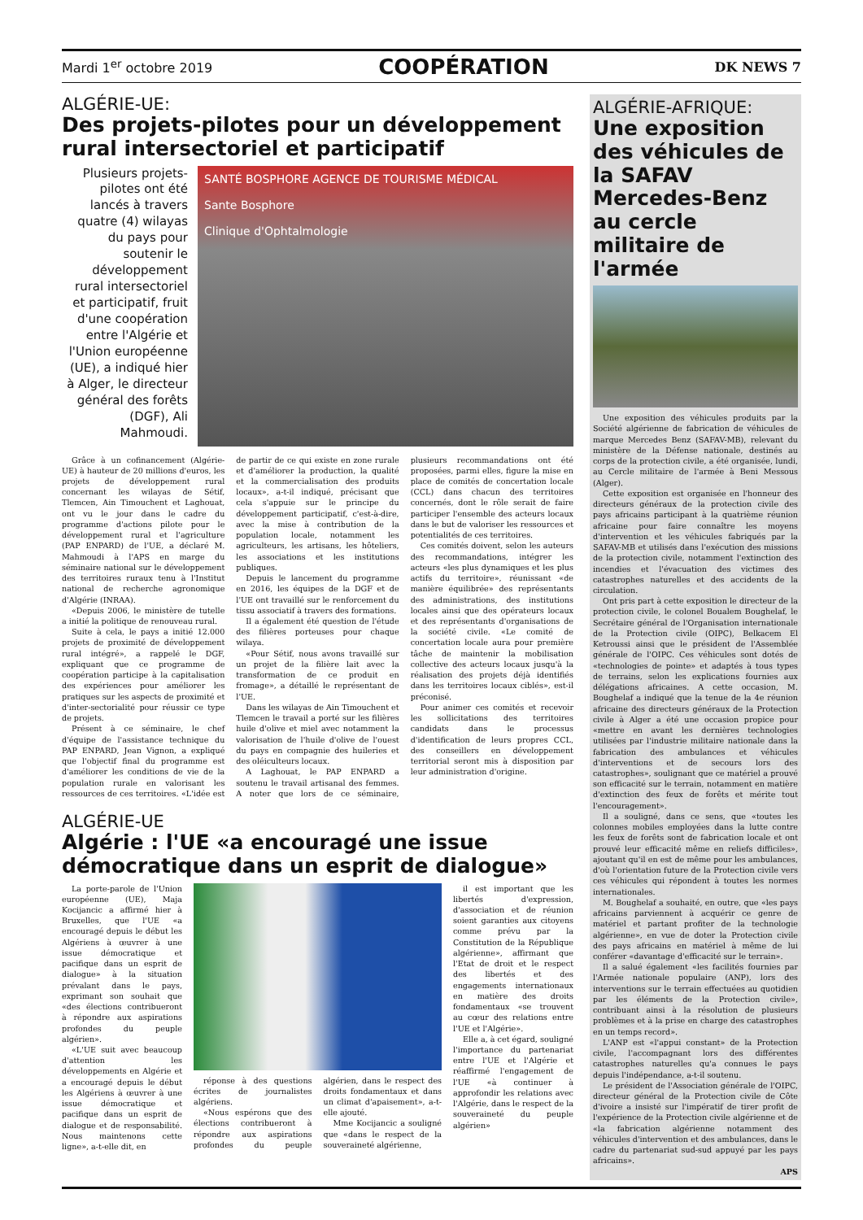Mardi 1<sup>er</sup> octobre 2019 COOPÉRATION DK NEWS 7
ALGÉRIE-UE:
Des projets-pilotes pour un développement rural intersectoriel et participatif
Plusieurs projets-pilotes ont été lancés à travers quatre (4) wilayas du pays pour soutenir le développement rural intersectoriel et participatif, fruit d'une coopération entre l'Algérie et l'Union européenne (UE), a indiqué hier à Alger, le directeur général des forêts (DGF), Ali Mahmoudi.
SANTÉ BOSPHORE AGENCE DE TOURISME MÉDICAL
Sante Bosphore
Clinique d'Ophtalmologie
Grâce à un cofinancement (Algérie-UE) à hauteur de 20 millions d'euros, les projets de développement rural concernant les wilayas de Sétif, Tlemcen, Ain Timouchent et Laghouat, ont vu le jour dans le cadre du programme d'actions pilote pour le développement rural et l'agriculture (PAP ENPARD) de l'UE, a déclaré M. Mahmoudi à l'APS en marge du séminaire national sur le développement des territoires ruraux tenu à l'Institut national de recherche agronomique d'Algérie (INRAA).
«Depuis 2006, le ministère de tutelle a initié la politique de renouveau rural.
Suite à cela, le pays a initié 12.000 projets de proximité de développement rural intégré», a rappelé le DGF, expliquant que ce programme de coopération participe à la capitalisation des expériences pour améliorer les pratiques sur les aspects de proximité et d'inter-sectorialité pour réussir ce type de projets.
Présent à ce séminaire, le chef d'équipe de l'assistance technique du PAP ENPARD, Jean Vignon, a expliqué que l'objectif final du programme est d'améliorer les conditions de vie de la population rurale en valorisant les ressources de ces territoires. «L'idée est de partir de ce qui existe en zone rurale et d'améliorer la production, la qualité et la commercialisation des produits locaux», a-t-il indiqué, précisant que cela s'appuie sur le principe du développement participatif, c'est-à-dire, avec la mise à contribution de la population locale, notamment les agriculteurs, les artisans, les hôteliers, les associations et les institutions publiques.
Depuis le lancement du programme en 2016, les équipes de la DGF et de l'UE ont travaillé sur le renforcement du tissu associatif à travers des formations.
Il a également été question de l'étude des filières porteuses pour chaque wilaya.
«Pour Sétif, nous avons travaillé sur un projet de la filière lait avec la transformation de ce produit en fromage», a détaillé le représentant de l'UE.
Dans les wilayas de Ain Timouchent et Tlemcen le travail a porté sur les filières huile d'olive et miel avec notamment la valorisation de l'huile d'olive de l'ouest du pays en compagnie des huileries et des oléiculteurs locaux.
A Laghouat, le PAP ENPARD a soutenu le travail artisanal des femmes. A noter que lors de ce séminaire, plusieurs recommandations ont été proposées, parmi elles, figure la mise en place de comités de concertation locale (CCL) dans chacun des territoires concernés, dont le rôle serait de faire participer l'ensemble des acteurs locaux dans le but de valoriser les ressources et potentialités de ces territoires.
Ces comités doivent, selon les auteurs des recommandations, intégrer les acteurs «les plus dynamiques et les plus actifs du territoire», réunissant «de manière équilibrée» des représentants des administrations, des institutions locales ainsi que des opérateurs locaux et des représentants d'organisations de la société civile. «Le comité de concertation locale aura pour première tâche de maintenir la mobilisation collective des acteurs locaux jusqu'à la réalisation des projets déjà identifiés dans les territoires locaux ciblés», est-il préconisé.
Pour animer ces comités et recevoir les sollicitations des territoires candidats dans le processus d'identification de leurs propres CCL, des conseillers en développement territorial seront mis à disposition par leur administration d'origine.
ALGÉRIE-UE
Algérie : l'UE «a encouragé une issue démocratique dans un esprit de dialogue»
La porte-parole de l'Union européenne (UE), Maja Kocijancic a affirmé hier à Bruxelles, que l'UE «a encouragé depuis le début les Algériens à œuvrer à une issue démocratique et pacifique dans un esprit de dialogue» à la situation prévalant dans le pays, exprimant son souhait que «des élections contribueront à répondre aux aspirations profondes du peuple algérien».
«L'UE suit avec beaucoup d'attention les développements en Algérie et a encouragé depuis le début les Algériens à œuvrer à une issue démocratique et pacifique dans un esprit de dialogue et de responsabilité. Nous maintenons cette ligne», a-t-elle dit, en
réponse à des questions écrites de journalistes algériens.
«Nous espérons que des élections contribueront à répondre aux aspirations profondes du peuple algérien, dans le respect des droits fondamentaux et dans un climat d'apaisement», a-t-elle ajouté.
Mme Kocijancic a souligné que «dans le respect de la souveraineté algérienne,
il est important que les libertés d'expression, d'association et de réunion soient garanties aux citoyens comme prévu par la Constitution de la République algérienne», affirmant que l'Etat de droit et le respect des libertés et des engagements internationaux en matière des droits fondamentaux «se trouvent au cœur des relations entre l'UE et l'Algérie».
Elle a, à cet égard, souligné l'importance du partenariat entre l'UE et l'Algérie et réaffirmé l'engagement de l'UE «à continuer à approfondir les relations avec l'Algérie, dans le respect de la souveraineté du peuple algérien»
ALGÉRIE-AFRIQUE:
Une exposition des véhicules de la SAFAV Mercedes-Benz au cercle militaire de l'armée
Une exposition des véhicules produits par la Société algérienne de fabrication de véhicules de marque Mercedes Benz (SAFAV-MB), relevant du ministère de la Défense nationale, destinés au corps de la protection civile, a été organisée, lundi, au Cercle militaire de l'armée à Beni Messous (Alger).
Cette exposition est organisée en l'honneur des directeurs généraux de la protection civile des pays africains participant à la quatrième réunion africaine pour faire connaître les moyens d'intervention et les véhicules fabriqués par la SAFAV-MB et utilisés dans l'exécution des missions de la protection civile, notamment l'extinction des incendies et l'évacuation des victimes des catastrophes naturelles et des accidents de la circulation.
Ont pris part à cette exposition le directeur de la protection civile, le colonel Boualem Boughelaf, le Secrétaire général de l'Organisation internationale de la Protection civile (OIPC), Belkacem El Ketroussi ainsi que le président de l'Assemblée générale de l'OIPC. Ces véhicules sont dotés de «technologies de pointe» et adaptés à tous types de terrains, selon les explications fournies aux délégations africaines. A cette occasion, M. Boughelaf a indiqué que la tenue de la 4e réunion africaine des directeurs généraux de la Protection civile à Alger a été une occasion propice pour «mettre en avant les dernières technologies utilisées par l'industrie militaire nationale dans la fabrication des ambulances et véhicules d'interventions et de secours lors des catastrophes», soulignant que ce matériel a prouvé son efficacité sur le terrain, notamment en matière d'extinction des feux de forêts et mérite tout l'encouragement».
Il a souligné, dans ce sens, que «toutes les colonnes mobiles employées dans la lutte contre les feux de forêts sont de fabrication locale et ont prouvé leur efficacité même en reliefs difficiles», ajoutant qu'il en est de même pour les ambulances, d'où l'orientation future de la Protection civile vers ces véhicules qui répondent à toutes les normes internationales.
M. Boughelaf a souhaité, en outre, que «les pays africains parviennent à acquérir ce genre de matériel et partant profiter de la technologie algérienne», en vue de doter la Protection civile des pays africains en matériel à même de lui conférer «davantage d'efficacité sur le terrain».
Il a salué également «les facilités fournies par l'Armée nationale populaire (ANP), lors des interventions sur le terrain effectuées au quotidien par les éléments de la Protection civile», contribuant ainsi à la résolution de plusieurs problèmes et à la prise en charge des catastrophes en un temps record».
L'ANP est «l'appui constant» de la Protection civile, l'accompagnant lors des différentes catastrophes naturelles qu'a connues le pays depuis l'indépendance, a-t-il soutenu.
Le président de l'Association générale de l'OIPC, directeur général de la Protection civile de Côte d'ivoire a insisté sur l'impératif de tirer profit de l'expérience de la Protection civile algérienne et de «la fabrication algérienne notamment des véhicules d'intervention et des ambulances, dans le cadre du partenariat sud-sud appuyé par les pays africains».
APS